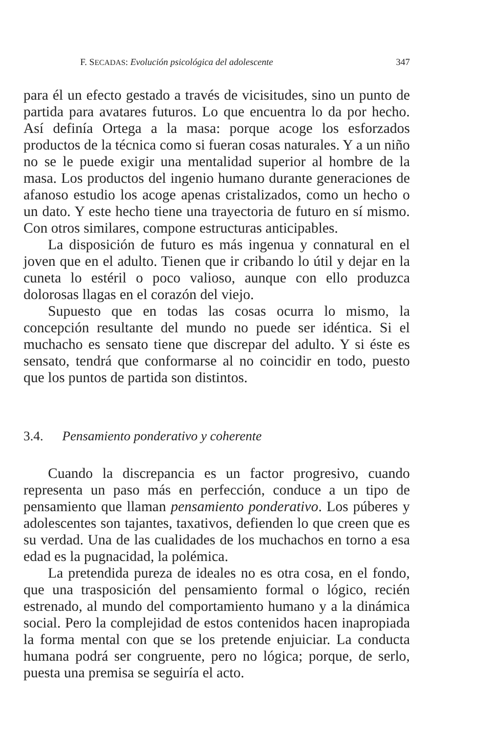F. SECADAS: Evolución psicológica del adolescente 347
para él un efecto gestado a través de vicisitudes, sino un punto de partida para avatares futuros. Lo que encuentra lo da por hecho. Así definía Ortega a la masa: porque acoge los esforzados productos de la técnica como si fueran cosas naturales. Y a un niño no se le puede exigir una mentalidad superior al hombre de la masa. Los productos del ingenio humano durante generaciones de afanoso estudio los acoge apenas cristalizados, como un hecho o un dato. Y este hecho tiene una trayectoria de futuro en sí mismo. Con otros similares, compone estructuras anticipables.
La disposición de futuro es más ingenua y connatural en el joven que en el adulto. Tienen que ir cribando lo útil y dejar en la cuneta lo estéril o poco valioso, aunque con ello produzca dolorosas llagas en el corazón del viejo.
Supuesto que en todas las cosas ocurra lo mismo, la concepción resultante del mundo no puede ser idéntica. Si el muchacho es sensato tiene que discrepar del adulto. Y si éste es sensato, tendrá que conformarse al no coincidir en todo, puesto que los puntos de partida son distintos.
3.4. Pensamiento ponderativo y coherente
Cuando la discrepancia es un factor progresivo, cuando representa un paso más en perfección, conduce a un tipo de pensamiento que llaman pensamiento ponderativo. Los púberes y adolescentes son tajantes, taxativos, defienden lo que creen que es su verdad. Una de las cualidades de los muchachos en torno a esa edad es la pugnacidad, la polémica.
La pretendida pureza de ideales no es otra cosa, en el fondo, que una trasposición del pensamiento formal o lógico, recién estrenado, al mundo del comportamiento humano y a la dinámica social. Pero la complejidad de estos contenidos hacen inapropiada la forma mental con que se los pretende enjuiciar. La conducta humana podrá ser congruente, pero no lógica; porque, de serlo, puesta una premisa se seguiría el acto.